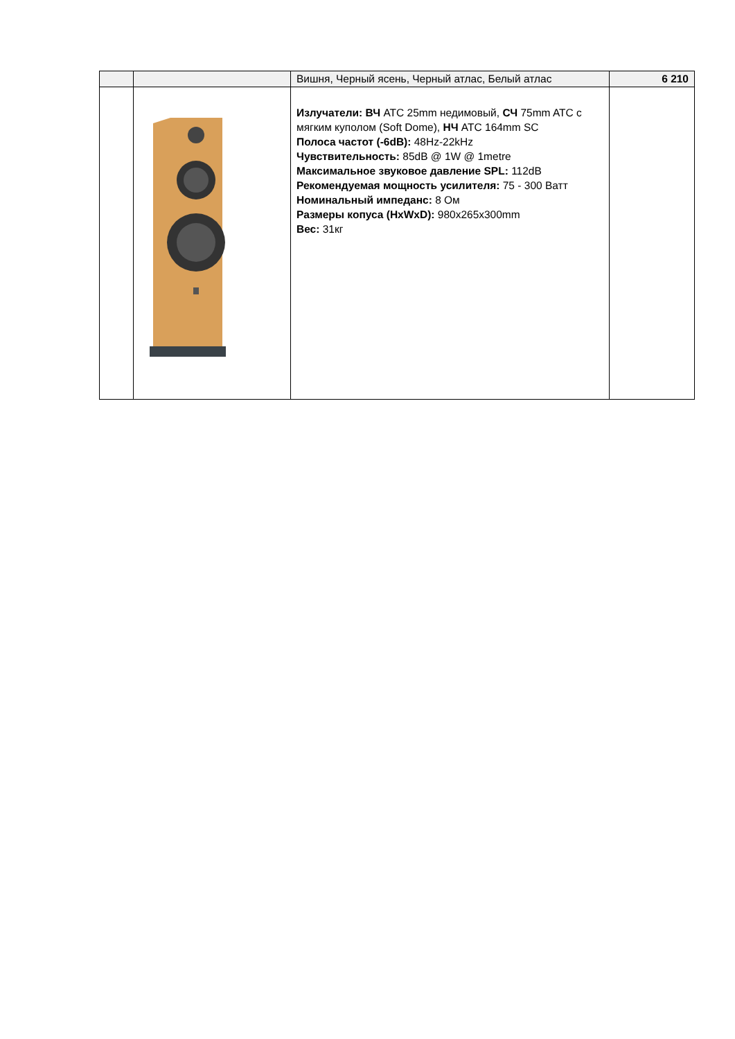| | | Вишня, Черный ясень, Черный атлас, Белый атлас | 6 210 |
| | | Излучатели: ВЧ ATC 25mm недимовый, СЧ 75mm ATC с мягким куполом (Soft Dome), НЧ ATC 164mm SC Полоса частот (-6dB): 48Hz-22kHz Чувствительность: 85dB @ 1W @ 1metre Максимальное звуковое давление SPL: 112dB Рекомендуемая мощность усилителя: 75 - 300 Ватт Номинальный импеданс: 8 Ом Размеры копуса (HxWxD): 980x265x300mm Вес: 31кг | |